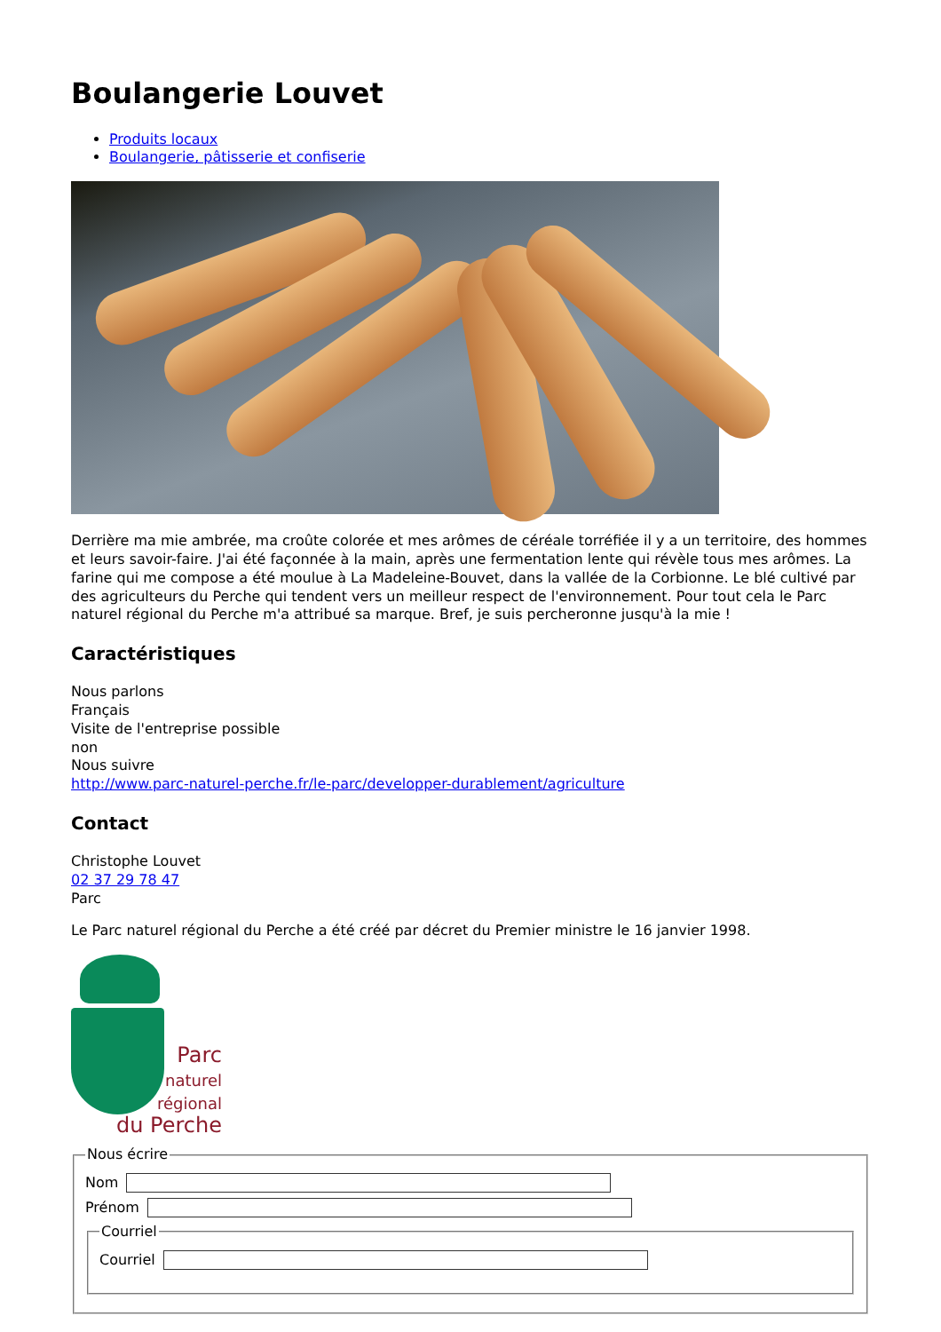Boulangerie Louvet
Produits locaux
Boulangerie, pâtisserie et confiserie
Derrière ma mie ambrée, ma croûte colorée et mes arômes de céréale torréfiée il y a un territoire, des hommes et leurs savoir-faire. J'ai été façonnée à la main, après une fermentation lente qui révèle tous mes arômes. La farine qui me compose a été moulue à La Madeleine-Bouvet, dans la vallée de la Corbionne. Le blé cultivé par des agriculteurs du Perche qui tendent vers un meilleur respect de l'environnement. Pour tout cela le Parc naturel régional du Perche m'a attribué sa marque. Bref, je suis percheronne jusqu'à la mie !
Caractéristiques
Nous parlons
Français
Visite de l'entreprise possible
non
Nous suivre
http://www.parc-naturel-perche.fr/le-parc/developper-durablement/agriculture
Contact
Christophe Louvet
02 37 29 78 47
Parc
Le Parc naturel régional du Perche a été créé par décret du Premier ministre le 16 janvier 1998.
Parc
naturel
régional
du Perche
Nous écrire
Nom
Prénom
Courriel
Courriel